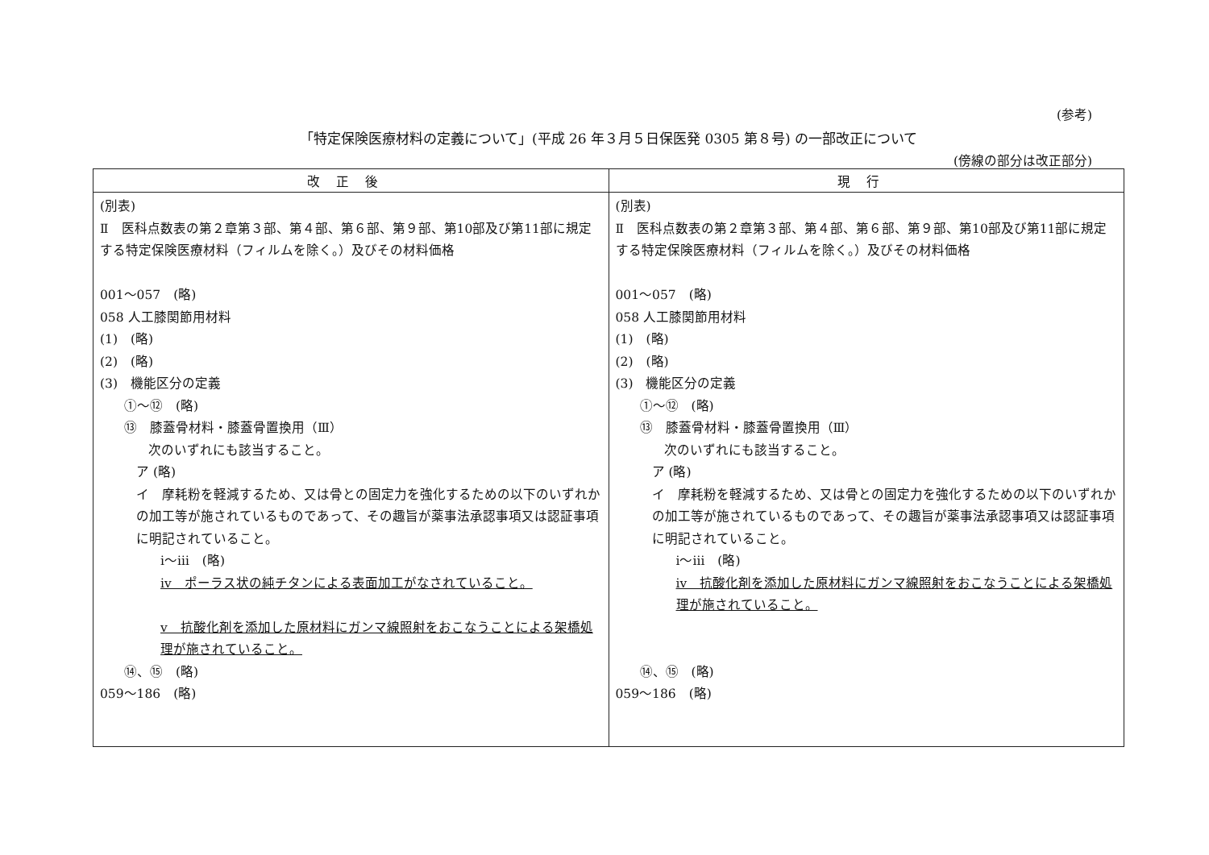(参考)
「特定保険医療材料の定義について」(平成 26 年３月５日保医発 0305 第８号) の一部改正について
(傍線の部分は改正部分)
| 改正後 | 現行 |
| --- | --- |
| (別表) Ⅱ 医科点数表の第２章第３部、第４部、第６部、第９部、第10部及び第11部に規定する特定保険医療材料（フィルムを除く。）及びその材料価格 001～057 (略) 058 人工膝関節用材料 (1) (略) (2) (略) (3) 機能区分の定義 ①～⑫ (略) ⑬ 膝蓋骨材料・膝蓋骨置換用（Ⅲ） 次のいずれにも該当すること。 ア (略) イ 摩耗粉を軽減するため、又は骨との固定力を強化するための以下のいずれかの加工等が施されているものであって、その趣旨が薬事法承認事項又は認証事項に明記されていること。 ⅰ～ⅲ (略) ⅳ ポーラス状の純チタンによる表面加工がなされていること。 ⅴ 抗酸化剤を添加した原材料にガンマ線照射をおこなうことによる架橋処理が施されていること。 ⑭、⑮ (略) 059～186 (略) | (別表) Ⅱ 医科点数表の第２章第３部、第４部、第６部、第９部、第10部及び第11部に規定する特定保険医療材料（フィルムを除く。）及びその材料価格 001～057 (略) 058 人工膝関節用材料 (1) (略) (2) (略) (3) 機能区分の定義 ①～⑫ (略) ⑬ 膝蓋骨材料・膝蓋骨置換用（Ⅲ） 次のいずれにも該当すること。 ア (略) イ 摩耗粉を軽減するため、又は骨との固定力を強化するための以下のいずれかの加工等が施されているものであって、その趣旨が薬事法承認事項又は認証事項に明記されていること。 ⅰ～ⅲ (略) ⅳ 抗酸化剤を添加した原材料にガンマ線照射をおこなうことによる架橋処理が施されていること。 ⑭、⑮ (略) 059～186 (略) |